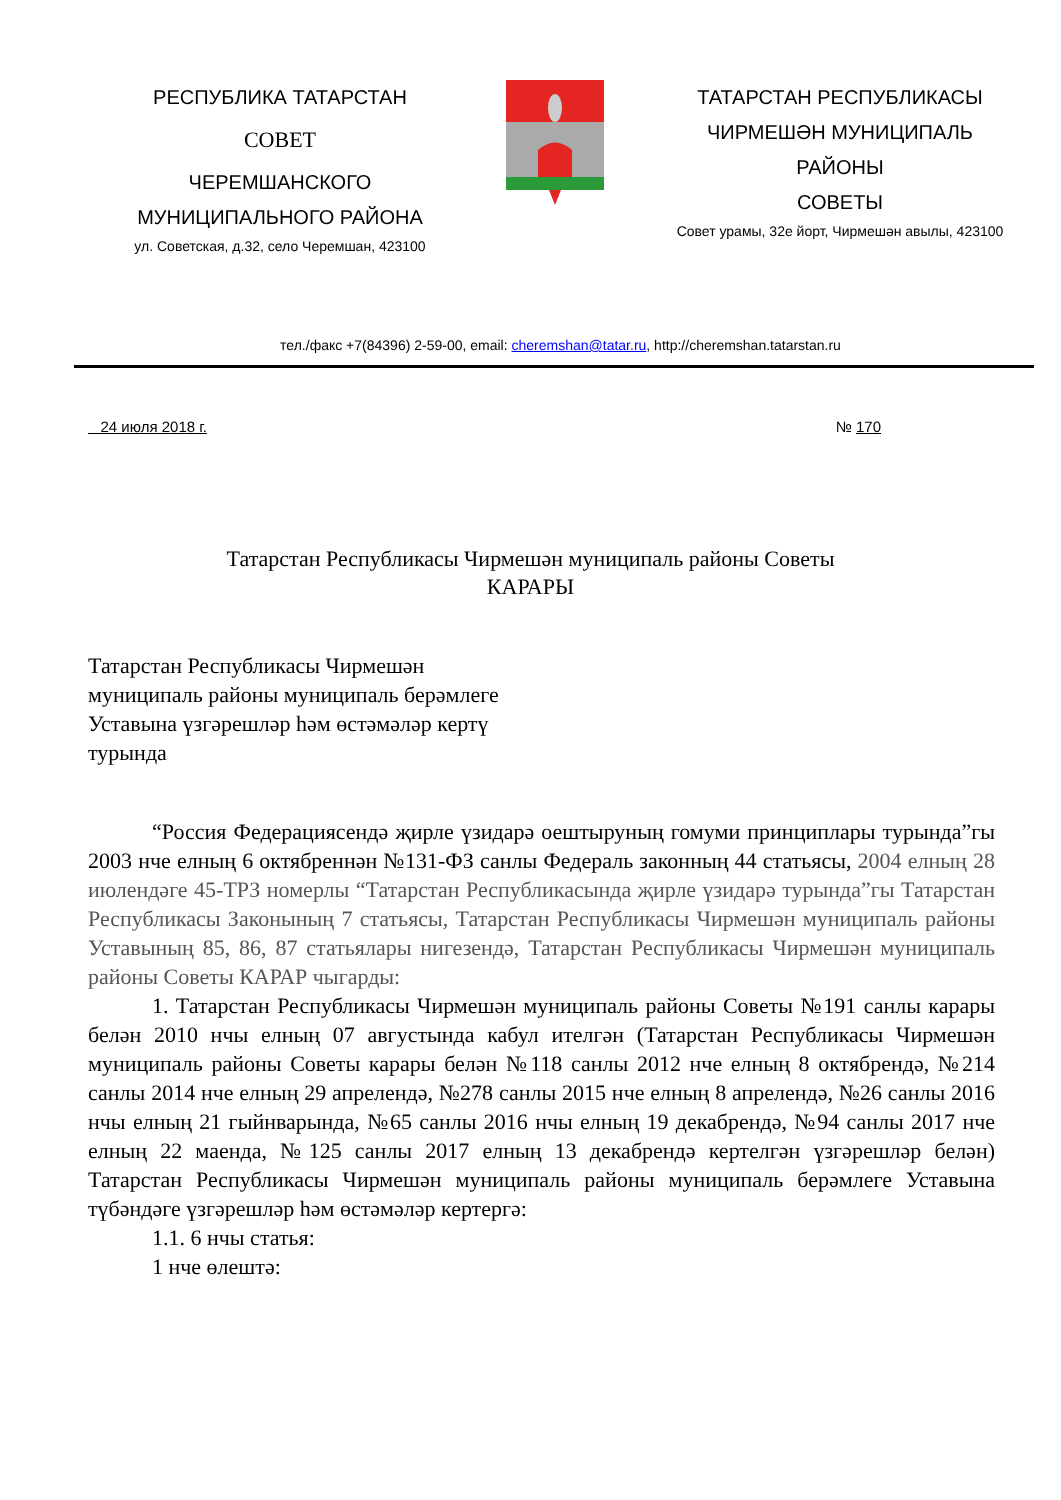РЕСПУБЛИКА ТАТАРСТАН
СОВЕТ
ЧЕРЕМШАНСКОГО
МУНИЦИПАЛЬНОГО РАЙОНА
ул. Советская, д.32, село Черемшан, 423100
ТАТАРСТАН РЕСПУБЛИКАСЫ
ЧИРМЕШӘН МУНИЦИПАЛЬ
РАЙОНЫ
СОВЕТЫ
Совет урамы, 32е йорт, Чирмешән авылы, 423100
тел./факс +7(84396) 2-59-00, email: cheremshan@tatar.ru, http://cheremshan.tatarstan.ru
24 июля 2018 г. № 170
Татарстан Республикасы Чирмешән муниципаль районы Советы
КАРАРЫ
Татарстан Республикасы Чирмешән муниципаль районы муниципаль берәмлеге Уставына үзгәрешләр һәм өстәмәләр кертү турында
“Россия Федерациясендә җирле үзидарә оештыруның гомуми принциплары турында”гы 2003 нче елның 6 октябреннән №131-ФЗ санлы Федераль законның 44 статьясы, 2004 елның 28 июлендәге 45-ТРЗ номерлы “Татарстан Республикасында җирле үзидарә турында”гы Татарстан Республикасы Законының 7 статьясы, Татарстан Республикасы Чирмешән муниципаль районы Уставының 85, 86, 87 статьялары нигезендә, Татарстан Республикасы Чирмешән муниципаль районы Советы КАРАР чыгарды:
1. Татарстан Республикасы Чирмешән муниципаль районы Советы №191 санлы карары белән 2010 нчы елның 07 августында кабул ителгән (Татарстан Республикасы Чирмешән муниципаль районы Советы карары белән №118 санлы 2012 нче елның 8 октябрендә, №214 санлы 2014 нче елның 29 апрелендә, №278 санлы 2015 нче елның 8 апрелендә, №26 санлы 2016 нчы елның 21 гыйнварында, №65 санлы 2016 нчы елның 19 декабрендә, №94 санлы 2017 нче елның 22 маенда, №125 санлы 2017 елның 13 декабрендә кертелгән үзгәрешләр белән) Татарстан Республикасы Чирмешән муниципаль районы муниципаль берәмлеге Уставына түбәндәге үзгәрешләр һәм өстәмәләр кертергә:
1.1. 6 нчы статья:
1 нче өлештә: